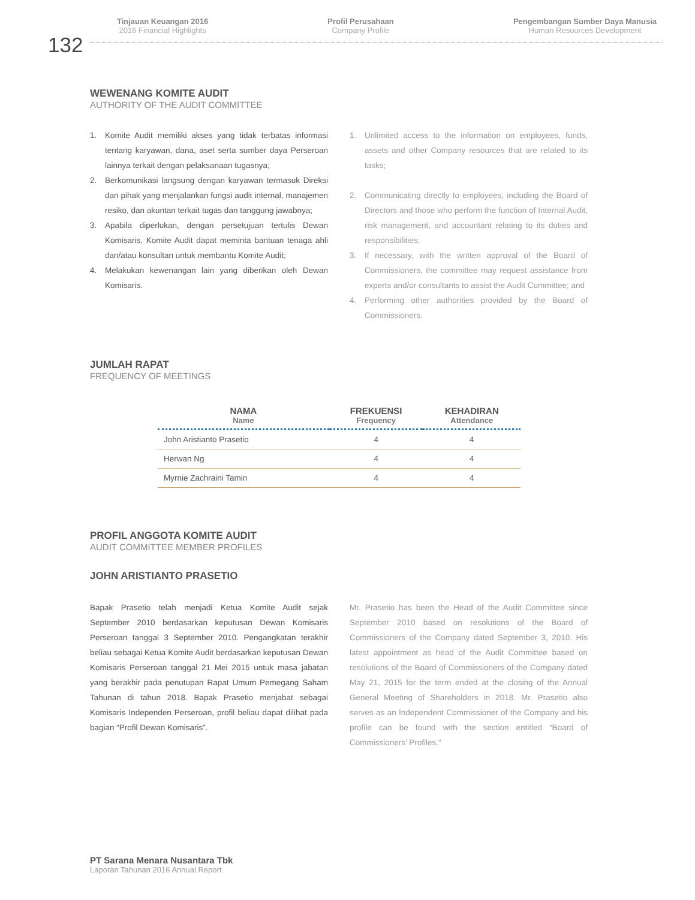Tinjauan Keuangan 2016
2016 Financial Highlights
Profil Perusahaan
Company Profile
Pengembangan Sumber Daya Manusia
Human Resources Development
132
WEWENANG KOMITE AUDIT
AUTHORITY OF THE AUDIT COMMITTEE
1. Komite Audit memiliki akses yang tidak terbatas informasi tentang karyawan, dana, aset serta sumber daya Perseroan lainnya terkait dengan pelaksanaan tugasnya;
2. Berkomunikasi langsung dengan karyawan termasuk Direksi dan pihak yang menjalankan fungsi audit internal, manajemen resiko, dan akuntan terkait tugas dan tanggung jawabnya;
3. Apabila diperlukan, dengan persetujuan tertulis Dewan Komisaris, Komite Audit dapat meminta bantuan tenaga ahli dan/atau konsultan untuk membantu Komite Audit;
4. Melakukan kewenangan lain yang diberikan oleh Dewan Komisaris.
1. Unlimited access to the information on employees, funds, assets and other Company resources that are related to its tasks;
2. Communicating directly to employees, including the Board of Directors and those who perform the function of Internal Audit, risk management, and accountant relating to its duties and responsibilities;
3. If necessary, with the written approval of the Board of Commissioners, the committee may request assistance from experts and/or consultants to assist the Audit Committee; and
4. Performing other authorities provided by the Board of Commissioners.
JUMLAH RAPAT
FREQUENCY OF MEETINGS
| NAMA Name | FREKUENSI Frequency | KEHADIRAN Attendance |
| --- | --- | --- |
| John Aristianto Prasetio | 4 | 4 |
| Herwan Ng | 4 | 4 |
| Myrnie Zachraini Tamin | 4 | 4 |
PROFIL ANGGOTA KOMITE AUDIT
AUDIT COMMITTEE MEMBER PROFILES
JOHN ARISTIANTO PRASETIO
Bapak Prasetio telah menjadi Ketua Komite Audit sejak September 2010 berdasarkan keputusan Dewan Komisaris Perseroan tanggal 3 September 2010. Pengangkatan terakhir beliau sebagai Ketua Komite Audit berdasarkan keputusan Dewan Komisaris Perseroan tanggal 21 Mei 2015 untuk masa jabatan yang berakhir pada penutupan Rapat Umum Pemegang Saham Tahunan di tahun 2018. Bapak Prasetio menjabat sebagai Komisaris Independen Perseroan, profil beliau dapat dilihat pada bagian “Profil Dewan Komisaris”.
Mr. Prasetio has been the Head of the Audit Committee since September 2010 based on resolutions of the Board of Commissioners of the Company dated September 3, 2010. His latest appointment as head of the Audit Committee based on resolutions of the Board of Commissioners of the Company dated May 21, 2015 for the term ended at the closing of the Annual General Meeting of Shareholders in 2018. Mr. Prasetio also serves as an Independent Commissioner of the Company and his profile can be found with the section entitled “Board of Commissioners’ Profiles.”
PT Sarana Menara Nusantara Tbk
Laporan Tahunan 2016 Annual Report